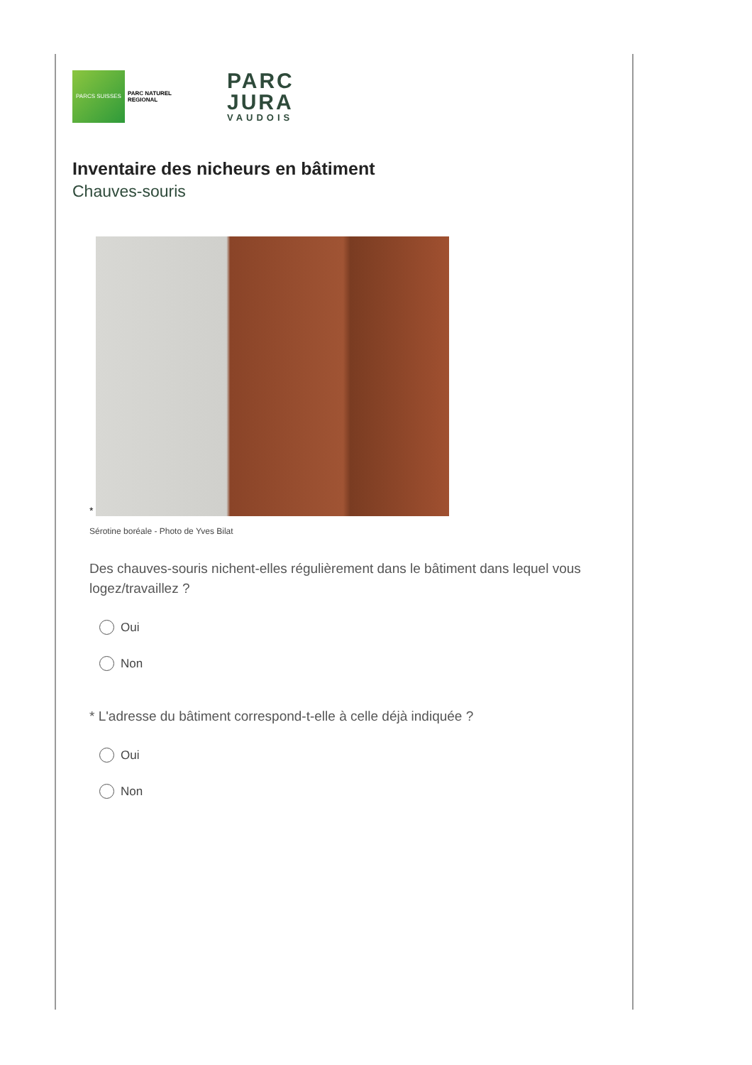PARCS SUISSES
PARC NATUREL REGIONAL
PARC
JURA
VAUDOIS
Inventaire des nicheurs en bâtiment
Chauves-souris
*
Sérotine boréale - Photo de Yves Bilat
Des chauves-souris nichent-elles régulièrement dans le bâtiment dans lequel vous logez/travaillez ?
Oui
Non
* L'adresse du bâtiment correspond-t-elle à celle déjà indiquée ?
Oui
Non